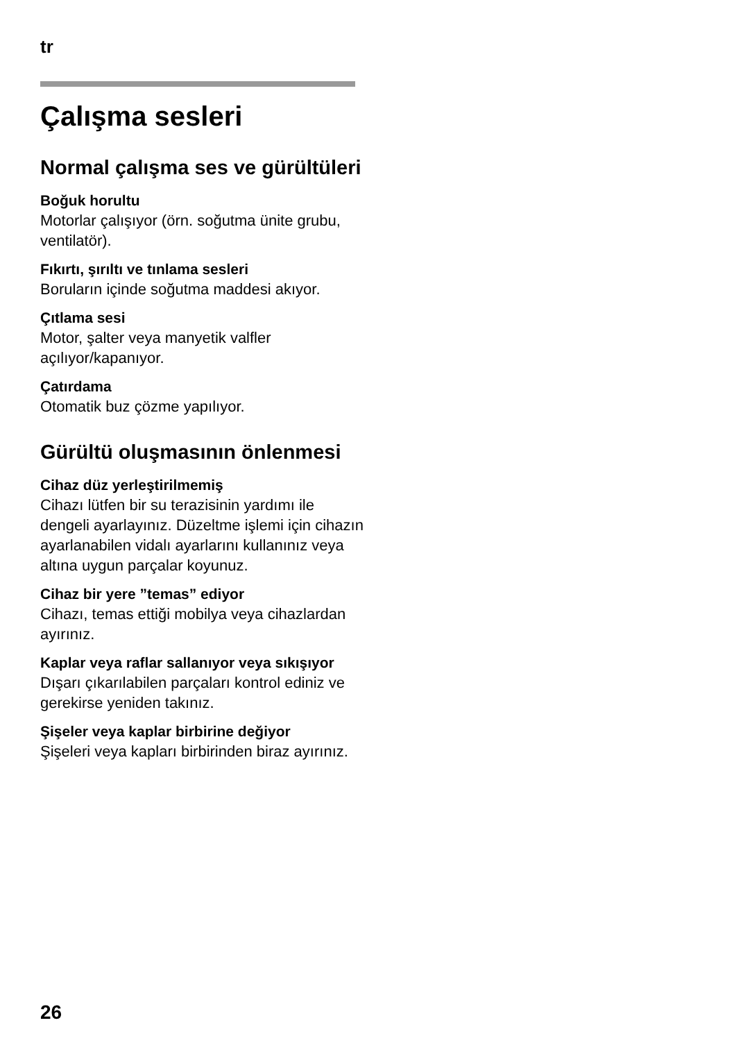tr
Çalışma sesleri
Normal çalışma ses ve gürültüleri
Boğuk horultu
Motorlar çalışıyor (örn. soğutma ünite grubu, ventilatör).
Fıkırtı, şırıltı ve tınlama sesleri
Boruların içinde soğutma maddesi akıyor.
Çıtlama sesi
Motor, şalter veya manyetik valfler açılıyor/kapanıyor.
Çatırdama
Otomatik buz çözme yapılıyor.
Gürültü oluşmasının önlenmesi
Cihaz düz yerleştirilmemiş
Cihazı lütfen bir su terazisinin yardımı ile dengeli ayarlayınız. Düzeltme işlemi için cihazın ayarlanabilen vidalı ayarlarını kullanınız veya altına uygun parçalar koyunuz.
Cihaz bir yere ”temas” ediyor
Cihazı, temas ettiği mobilya veya cihazlardan ayırınız.
Kaplar veya raflar sallanıyor veya sıkışıyor
Dışarı çıkarılabilen parçaları kontrol ediniz ve gerekirse yeniden takınız.
Şişeler veya kaplar birbirine değiyor
Şişeleri veya kapları birbirinden biraz ayırınız.
26